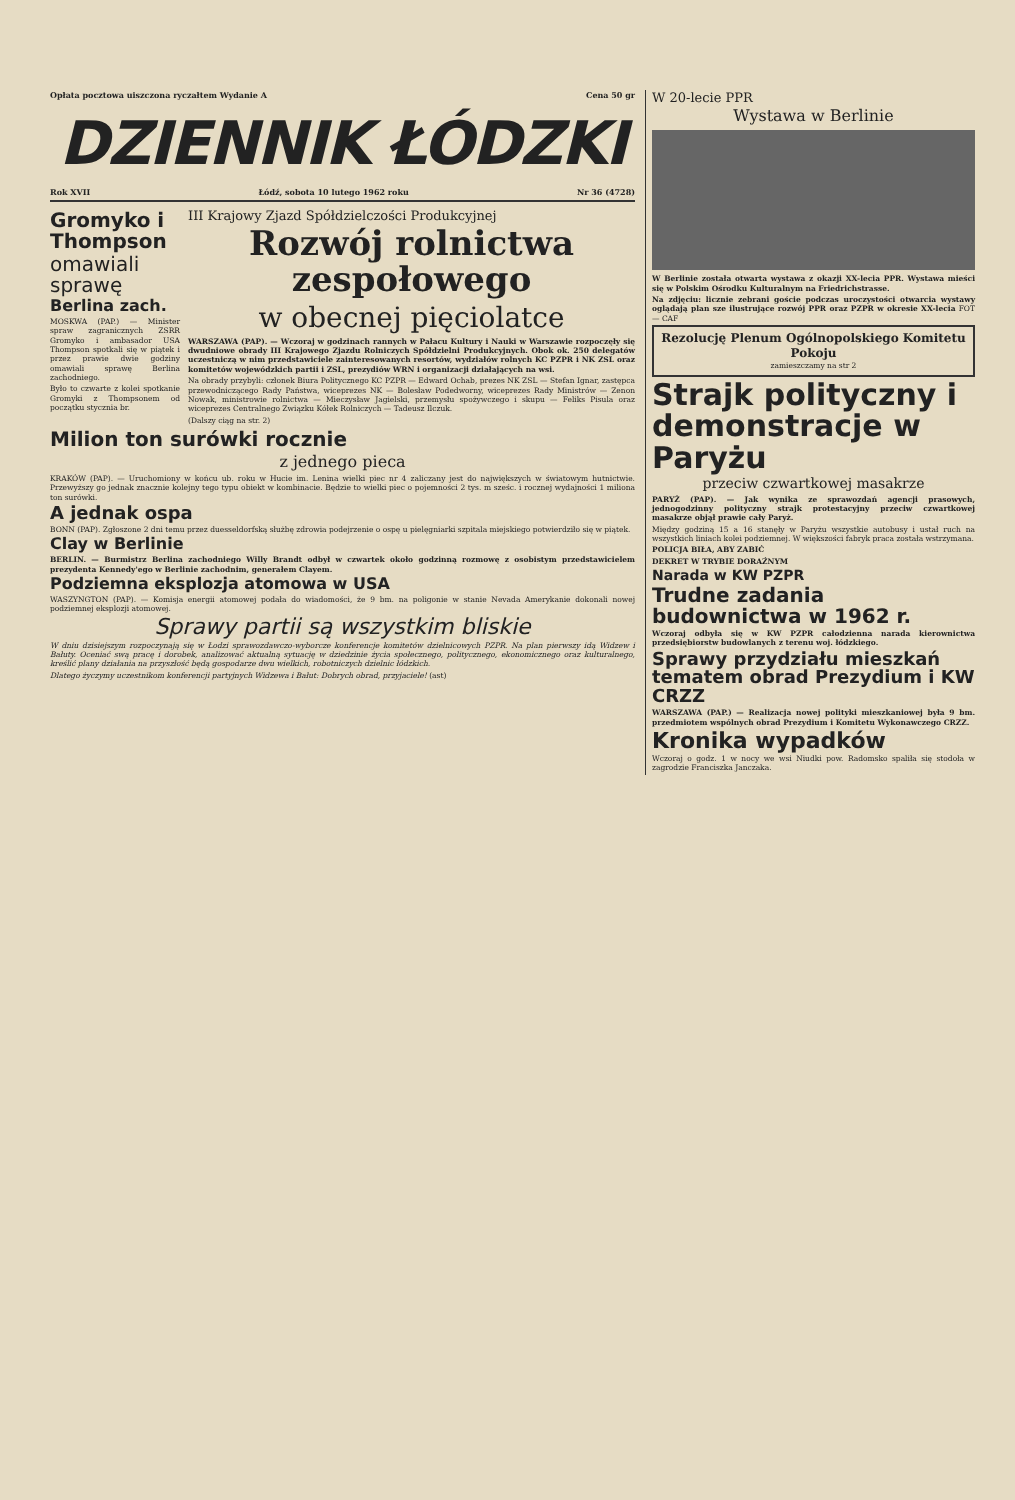Opłata pocztowa uiszczona ryczałtem Wydanie A Cena 50 gr
DZIENNIK ŁÓDZKI
Rok XVII Łódź, sobota 10 lutego 1962 roku Nr 36 (4728)
Gromyko i Thompson
omawiali sprawę
Berlina zach.
MOSKWA (PAP.) — Minister spraw zagranicznych ZSRR Gromyko i ambasador USA Thompson spotkali się w piątek i przez prawie dwie godziny omawiali sprawę Berlina zachodniego.
Było to czwarte z kolei spotkanie Gromyki z Thompsonem od początku stycznia br.
III Krajowy Zjazd Spółdzielczości Produkcyjnej
Rozwój rolnictwa zespołowego
w obecnej pięciolatce
WARSZAWA (PAP). — Wczoraj w godzinach rannych w Pałacu Kultury i Nauki w Warszawie rozpoczęły się dwudniowe obrady III Krajowego Zjazdu Rolniczych Spółdzielni Produkcyjnych. Obok ok. 250 delegatów uczestniczą w nim przedstawiciele zainteresowanych resortów, wydziałów rolnych KC PZPR i NK ZSL oraz komitetów wojewódzkich partii i ZSL, prezydiów WRN i organizacji działających na wsi.
Na obrady przybyli: członek Biura Politycznego KC PZPR — Edward Ochab, prezes NK ZSL — Stefan Ignar, zastępca przewodniczącego Rady Państwa, wiceprezes NK — Bolesław Podedworny, wiceprezes Rady Ministrów — Zenon Nowak, ministrowie rolnictwa — Mieczysław Jagielski, przemysłu spożywczego i skupu — Feliks Pisula oraz wiceprezes Centralnego Związku Kółek Rolniczych — Tadeusz Ilczuk.
(Dalszy ciąg na str. 2)
Milion ton surówki rocznie
z jednego pieca
KRAKÓW (PAP). — Uruchomiony w końcu ub. roku w Hucie im. Lenina wielki piec nr 4 zaliczany jest do największych w światowym hutnictwie. Przewyższy go jednak znacznie kolejny tego typu obiekt w kombinacie. Będzie to wielki piec o pojemności 2 tys. m sześc. i rocznej wydajności 1 miliona ton surówki.
A jednak ospa
BONN (PAP). Zgłoszone 2 dni temu przez duesseldorfską służbę zdrowia podejrzenie o ospę u pielęgniarki szpitala miejskiego potwierdziło się w piątek.
Clay w Berlinie
BERLIN. — Burmistrz Berlina zachodniego Willy Brandt odbył w czwartek około godzinną rozmowę z osobistym przedstawicielem prezydenta Kennedy'ego w Berlinie zachodnim, generałem Clayem.
Podziemna eksplozja atomowa w USA
WASZYNGTON (PAP). — Komisja energii atomowej podała do wiadomości, że 9 bm. na poligonie w stanie Nevada Amerykanie dokonali nowej podziemnej eksplozji atomowej.
Sprawy partii są wszystkim bliskie
W dniu dzisiejszym rozpoczynają się w Łodzi sprawozdawczo-wyborcze konferencje komitetów dzielnicowych PZPR. Na plan pierwszy idą Widzew i Bałuty. Oceniać swą pracę i dorobek, analizować aktualną sytuację w dziedzinie życia społecznego, politycznego, ekonomicznego oraz kulturalnego, kreślić plany działania na przyszłość będą gospodarze dwu wielkich, robotniczych dzielnic łódzkich.
Dlatego życzymy uczestnikom konferencji partyjnych Widzewa i Bałut: Dobrych obrad, przyjaciele! (ast)
W 20-lecie PPR
Wystawa w Berlinie
W Berlinie została otwarta wystawa z okazji XX-lecia PPR. Wystawa mieści się w Polskim Ośrodku Kulturalnym na Friedrichstrasse.
Na zdjęciu: licznie zebrani goście podczas uroczystości otwarcia wystawy oglądają plan sze ilustrujące rozwój PPR oraz PZPR w okresie XX-lecia FOT — CAF
Rezolucję Plenum Ogólnopolskiego Komitetu Pokoju
zamieszczamy na str 2
Strajk polityczny i demonstracje w Paryżu
przeciw czwartkowej masakrze
PARYŻ (PAP). — Jak wynika ze sprawozdań agencji prasowych, jednogodzinny polityczny strajk protestacyjny przeciw czwartkowej masakrze objął prawie cały Paryż.
Między godziną 15 a 16 stanęły w Paryżu wszystkie autobusy i ustał ruch na wszystkich liniach kolei podziemnej. W większości fabryk praca została wstrzymana.
POLICJA BIŁA, ABY ZABIĆ
DEKRET W TRYBIE DORAŹNYM
Narada w KW PZPR
Trudne zadania budownictwa w 1962 r.
Wczoraj odbyła się w KW PZPR całodzienna narada kierownictwa przedsiębiorstw budowlanych z terenu woj. łódzkiego.
Sprawy przydziału mieszkań tematem obrad Prezydium i KW CRZZ
WARSZAWA (PAP.) — Realizacja nowej polityki mieszkaniowej była 9 bm. przedmiotem wspólnych obrad Prezydium i Komitetu Wykonawczego CRZZ.
Kronika wypadków
Wczoraj o godz. 1 w nocy we wsi Niudki pow. Radomsko spaliła się stodoła w zagrodzie Franciszka Janczaka.